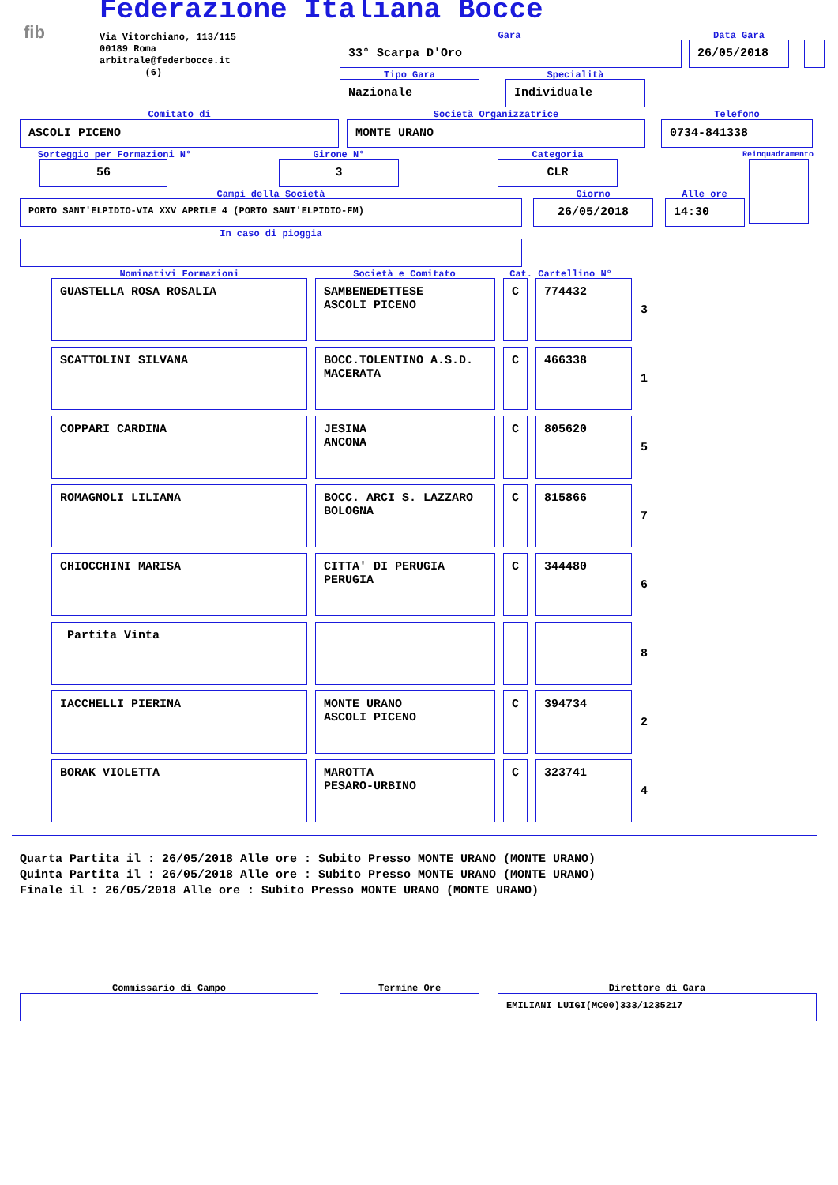Federazione Italiana Bocce
fib
Via Vitorchiano, 113/115
00189 Roma
arbitrale@federbocce.it
(6)
Gara
33° Scarpa D'Oro
Data Gara
26/05/2018
Tipo Gara
Nazionale
Specialità
Individuale
Comitato di
ASCOLI PICENO
Società Organizzatrice
MONTE URANO
Telefono
0734-841338
Sorteggio per Formazioni N°
56
Girone N°
3
Categoria
CLR
Reinquadramento
Campi della Società
PORTO SANT'ELPIDIO-VIA XXV APRILE 4 (PORTO SANT'ELPIDIO-FM)
Giorno
26/05/2018
Alle ore
14:30
In caso di pioggia
Nominativi Formazioni Società e Comitato Cat. Cartellino N°
| GUASTELLA ROSA ROSALIA | SAMBENEDETTESE ASCOLI PICENO | C | 774432 | 3 |
| SCATTOLINI SILVANA | BOCC.TOLENTINO A.S.D. MACERATA | C | 466338 | 1 |
| COPPARI CARDINA | JESINA ANCONA | C | 805620 | 5 |
| ROMAGNOLI LILIANA | BOCC. ARCI S. LAZZARO BOLOGNA | C | 815866 | 7 |
| CHIOCCHINI MARISA | CITTA' DI PERUGIA PERUGIA | C | 344480 | 6 |
| Partita Vinta | | | | 8 |
| IACCHELLI PIERINA | MONTE URANO ASCOLI PICENO | C | 394734 | 2 |
| BORAK VIOLETTA | MAROTTA PESARO-URBINO | C | 323741 | 4 |
Quarta Partita il : 26/05/2018 Alle ore : Subito Presso MONTE URANO (MONTE URANO)
Quinta Partita il : 26/05/2018 Alle ore : Subito Presso MONTE URANO (MONTE URANO)
Finale il : 26/05/2018 Alle ore : Subito Presso MONTE URANO (MONTE URANO)
Commissario di Campo Termine Ore Direttore di Gara
EMILIANI LUIGI(MC00)333/1235217